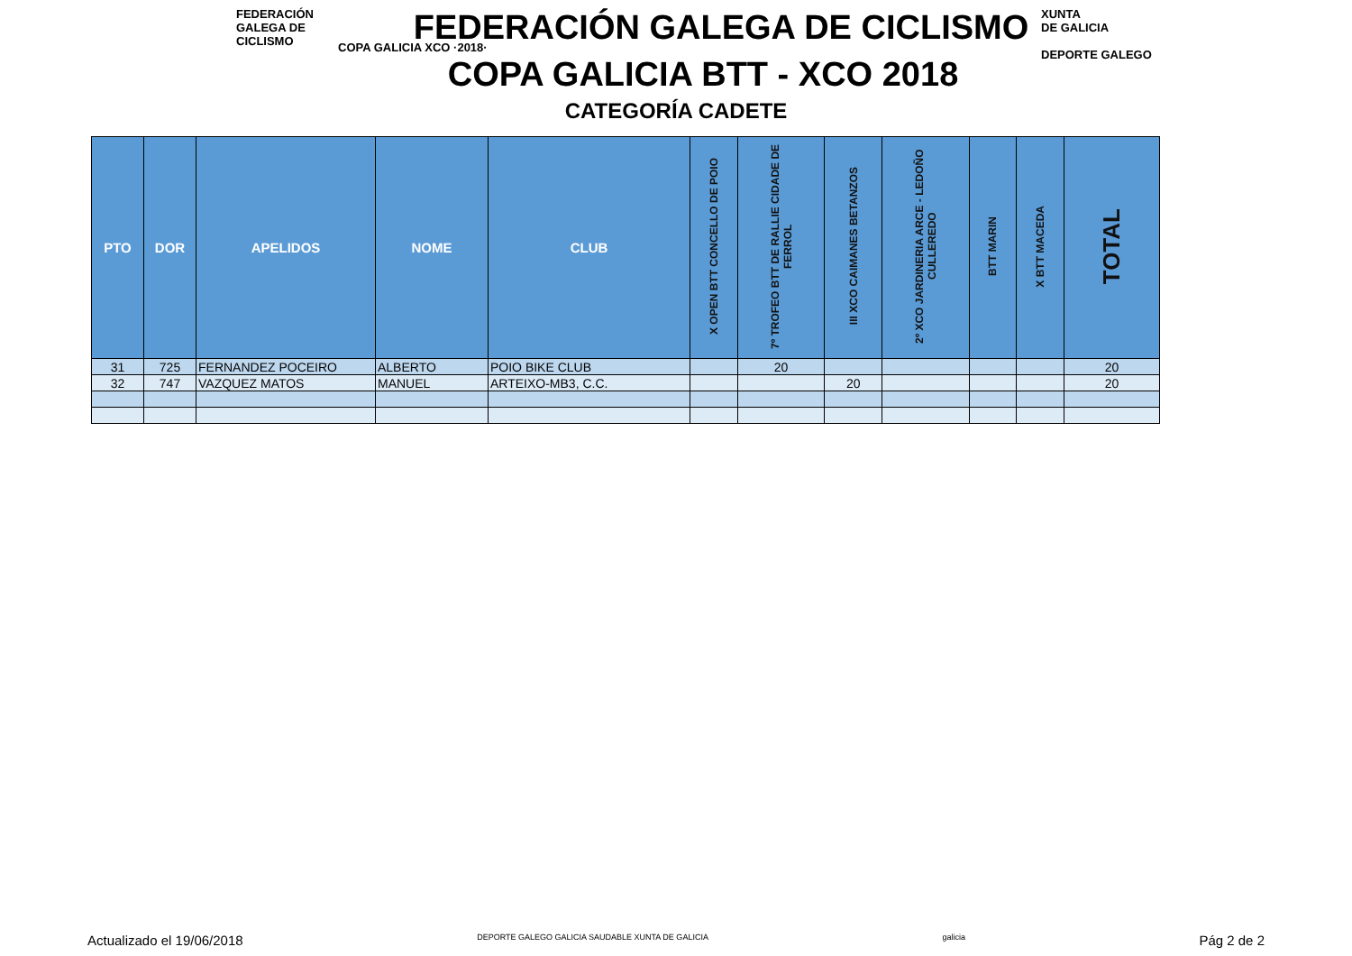FEDERACIÓN
GALEGA DE
CICLISMO
COPA GALICIA XCO ·2018·
XUNTA
DE GALICIA
DEPORTE GALEGO
FEDERACIÓN GALEGA DE CICLISMO
COPA GALICIA BTT - XCO 2018
CATEGORÍA CADETE
| PTO | DOR | APELIDOS | NOME | CLUB | X OPEN BTT CONCELLO DE POIO | 7º TROFEO BTT DE RALLIE CIDADE DE FERROL | III XCO CAIMANES BETANZOS | 2º XCO JARDINERIA ARCE - LEDOÑO CULLEREDO | BTT MARIN | X BTT MACEDA | TOTAL |
| --- | --- | --- | --- | --- | --- | --- | --- | --- | --- | --- | --- |
| 31 | 725 | FERNANDEZ POCEIRO | ALBERTO | POIO BIKE CLUB | | 20 | | | | | 20 |
| 32 | 747 | VAZQUEZ MATOS | MANUEL | ARTEIXO-MB3, C.C. | | | 20 | | | | 20 |
Actualizado el 19/06/2018 DEPORTE GALEGO GALICIA SAUDABLE XUNTA DE GALICIA galicia Pág 2 de 2